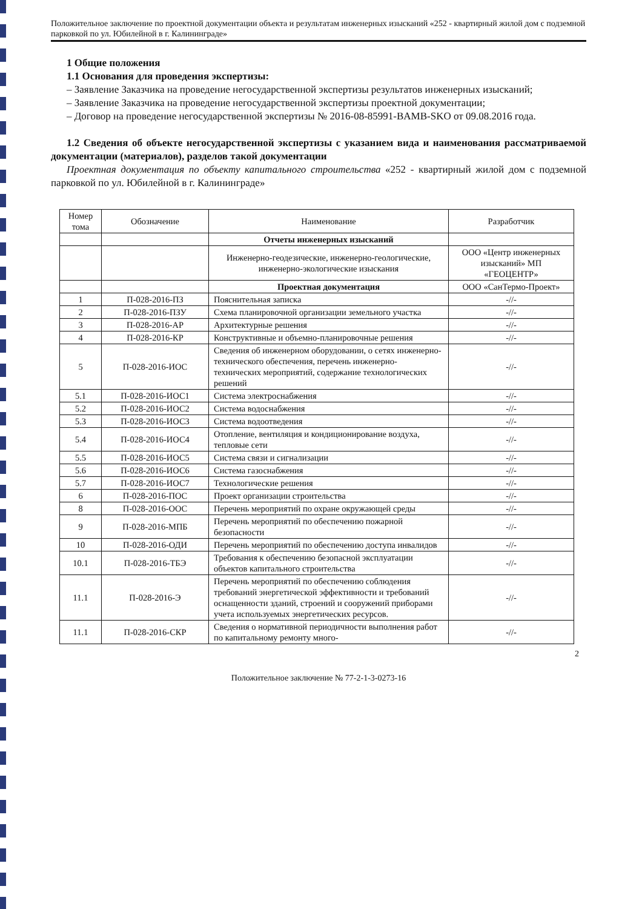Положительное заключение по проектной документации объекта и результатам инженерных изысканий «252 - квартирный жилой дом с подземной парковкой по ул. Юбилейной в г. Калининграде»
1 Общие положения
1.1 Основания для проведения экспертизы:
– Заявление Заказчика на проведение негосударственной экспертизы результатов инженерных изысканий;
– Заявление Заказчика на проведение негосударственной экспертизы проектной документации;
– Договор на проведение негосударственной экспертизы № 2016-08-85991-BAMB-SKO от 09.08.2016 года.
1.2 Сведения об объекте негосударственной экспертизы с указанием вида и наименования рассматриваемой документации (материалов), разделов такой документации
Проектная документация по объекту капитального строительства «252 - квартирный жилой дом с подземной парковкой по ул. Юбилейной в г. Калининграде»
| Номер тома | Обозначение | Наименование | Разработчик |
| --- | --- | --- | --- |
| | | Отчеты инженерных изысканий | |
| | | Инженерно-геодезические, инженерно-геологические, инженерно-экологические изыскания | ООО «Центр инженерных изысканий» МП «ГЕОЦЕНТР» |
| | | Проектная документация | ООО «СанТермо-Проект» |
| 1 | П-028-2016-ПЗ | Пояснительная записка | -//- |
| 2 | П-028-2016-ПЗУ | Схема планировочной организации земельного участка | -//- |
| 3 | П-028-2016-АР | Архитектурные решения | -//- |
| 4 | П-028-2016-КР | Конструктивные и объемно-планировочные решения | -//- |
| 5 | П-028-2016-ИОС | Сведения об инженерном оборудовании, о сетях инженерно-технического обеспечения, перечень инженерно-технических мероприятий, содержание технологических решений | -//- |
| 5.1 | П-028-2016-ИОС1 | Система электроснабжения | -//- |
| 5.2 | П-028-2016-ИОС2 | Система водоснабжения | -//- |
| 5.3 | П-028-2016-ИОС3 | Система водоотведения | -//- |
| 5.4 | П-028-2016-ИОС4 | Отопление, вентиляция и кондиционирование воздуха, тепловые сети | -//- |
| 5.5 | П-028-2016-ИОС5 | Система связи и сигнализации | -//- |
| 5.6 | П-028-2016-ИОС6 | Система газоснабжения | -//- |
| 5.7 | П-028-2016-ИОС7 | Технологические решения | -//- |
| 6 | П-028-2016-ПОС | Проект организации строительства | -//- |
| 8 | П-028-2016-ООС | Перечень мероприятий по охране окружающей среды | -//- |
| 9 | П-028-2016-МПБ | Перечень мероприятий по обеспечению пожарной безопасности | -//- |
| 10 | П-028-2016-ОДИ | Перечень мероприятий по обеспечению доступа инвалидов | -//- |
| 10.1 | П-028-2016-ТБЭ | Требования к обеспечению безопасной эксплуатации объектов капитального строительства | -//- |
| 11.1 | П-028-2016-Э | Перечень мероприятий по обеспечению соблюдения требований энергетической эффективности и требований оснащенности зданий, строений и сооружений приборами учета используемых энергетических ресурсов. | -//- |
| 11.1 | П-028-2016-СКР | Сведения о нормативной периодичности выполнения работ по капитальному ремонту много- | -//- |
2
Положительное заключение № 77-2-1-3-0273-16